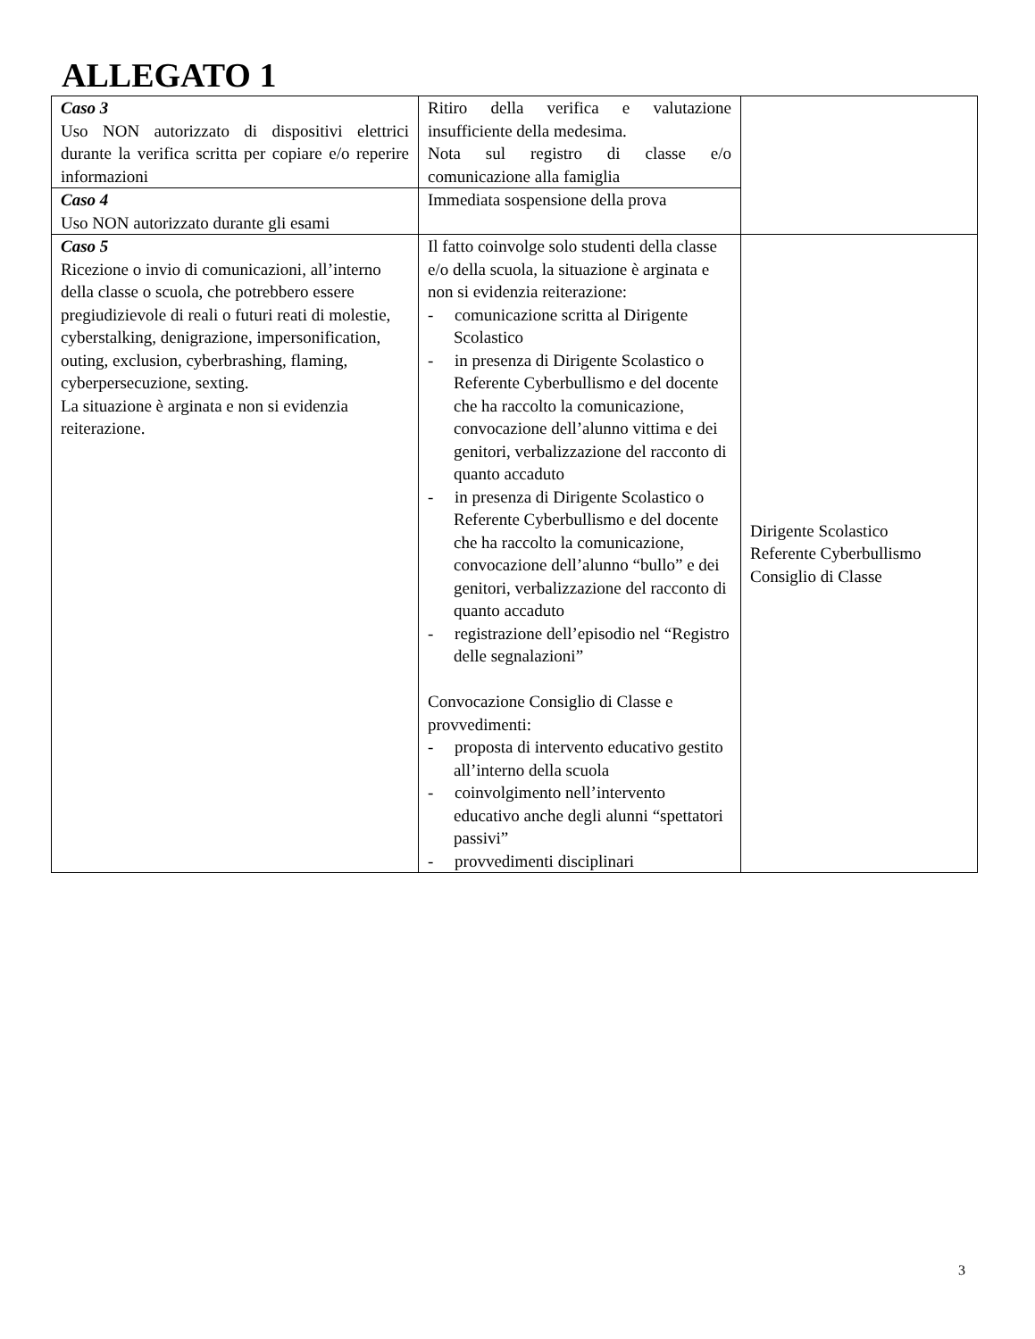ALLEGATO 1
| Caso 3 Uso NON autorizzato di dispositivi elettrici durante la verifica scritta per copiare e/o reperire informazioni | Ritiro della verifica e valutazione insufficiente della medesima. Nota sul registro di classe e/o comunicazione alla famiglia | |
| Caso 4 Uso NON autorizzato durante gli esami | Immediata sospensione della prova | |
| Caso 5 Ricezione o invio di comunicazioni, all’interno della classe o scuola, che potrebbero essere pregiudizievole di reali o futuri reati di molestie, cyberstalking, denigrazione, impersonification, outing, exclusion, cyberbrashing, flaming, cyberpersecuzione, sexting. La situazione è arginata e non si evidenzia reiterazione. | Il fatto coinvolge solo studenti della classe e/o della scuola, la situazione è arginata e non si evidenzia reiterazione: - comunicazione scritta al Dirigente Scolastico - in presenza di Dirigente Scolastico o Referente Cyberbullismo e del docente che ha raccolto la comunicazione, convocazione dell’alunno vittima e dei genitori, verbalizzazione del racconto di quanto accaduto - in presenza di Dirigente Scolastico o Referente Cyberbullismo e del docente che ha raccolto la comunicazione, convocazione dell’alunno “bullo” e dei genitori, verbalizzazione del racconto di quanto accaduto - registrazione dell’episodio nel “Registro delle segnalazioni” Convocazione Consiglio di Classe e provvedimenti: - proposta di intervento educativo gestito all’interno della scuola - coinvolgimento nell’intervento educativo anche degli alunni “spettatori passivi” - provvedimenti disciplinari | Dirigente Scolastico Referente Cyberbullismo Consiglio di Classe |
3